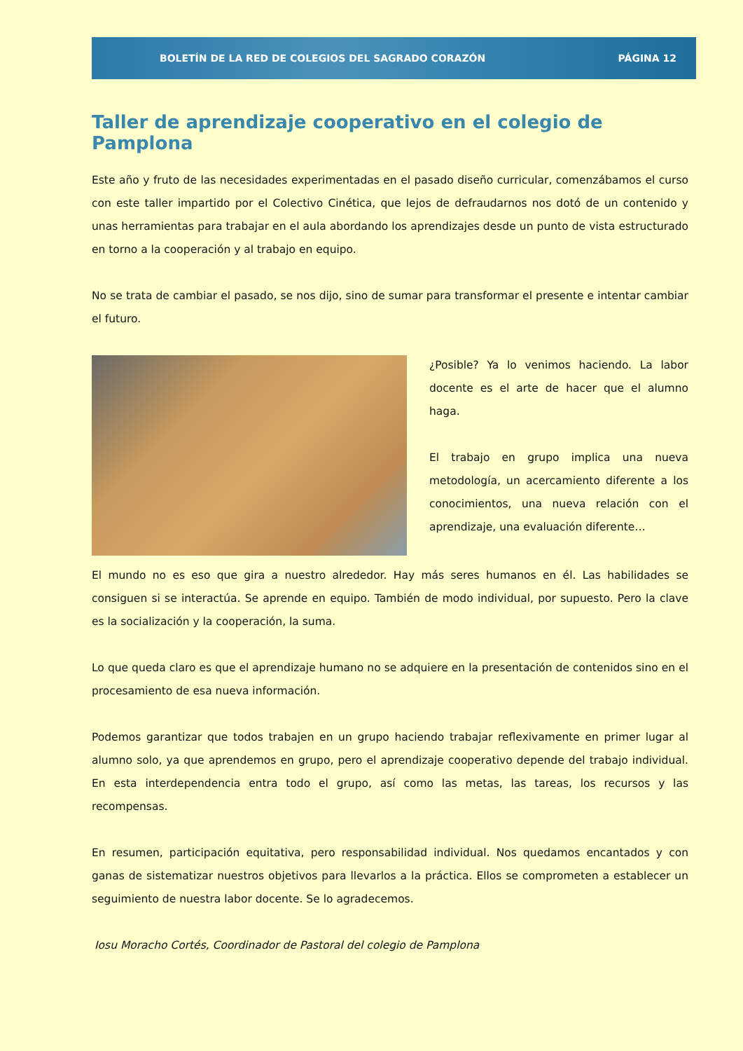BOLETÍN DE LA RED DE COLEGIOS DEL SAGRADO CORAZÓN PÁGINA 12
Taller de aprendizaje cooperativo en el colegio de Pamplona
Este año y fruto de las necesidades experimentadas en el pasado diseño curricular, comenzábamos el curso con este taller impartido por el Colectivo Cinética, que lejos de defraudarnos nos dotó de un contenido y unas herramientas para trabajar en el aula abordando los aprendizajes desde un punto de vista estructurado en torno a la cooperación y al trabajo en equipo.
No se trata de cambiar el pasado, se nos dijo, sino de sumar para transformar el presente e intentar cambiar el futuro.
¿Posible? Ya lo venimos haciendo. La labor docente es el arte de hacer que el alumno haga.
El trabajo en grupo implica una nueva metodología, un acercamiento diferente a los conocimientos, una nueva relación con el aprendizaje, una evaluación diferente…
El mundo no es eso que gira a nuestro alrededor. Hay más seres humanos en él. Las habilidades se consiguen si se interactúa. Se aprende en equipo. También de modo individual, por supuesto. Pero la clave es la socialización y la cooperación, la suma.
Lo que queda claro es que el aprendizaje humano no se adquiere en la presentación de contenidos sino en el procesamiento de esa nueva información.
Podemos garantizar que todos trabajen en un grupo haciendo trabajar reflexivamente en primer lugar al alumno solo, ya que aprendemos en grupo, pero el aprendizaje cooperativo depende del trabajo individual. En esta interdependencia entra todo el grupo, así como las metas, las tareas, los recursos y las recompensas.
En resumen, participación equitativa, pero responsabilidad individual. Nos quedamos encantados y con ganas de sistematizar nuestros objetivos para llevarlos a la práctica. Ellos se comprometen a establecer un seguimiento de nuestra labor docente. Se lo agradecemos.
Iosu Moracho Cortés, Coordinador de Pastoral del colegio de Pamplona